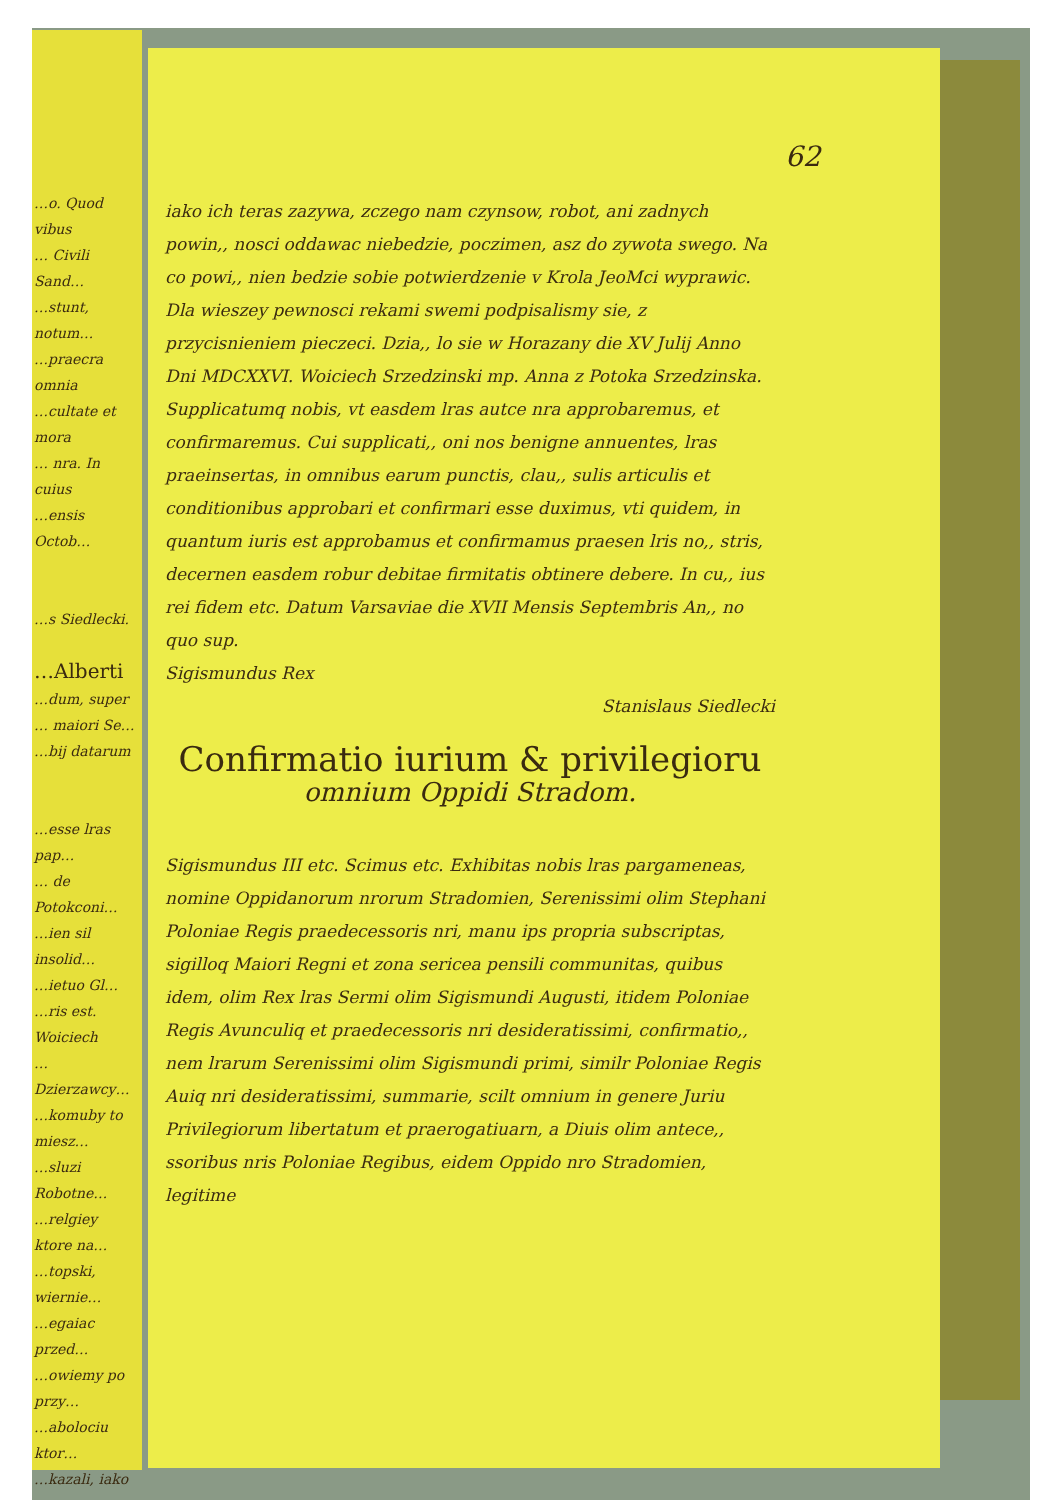62
…o. Quod vibus
… Civili Sand…
…stunt, notum…
…praecra omnia
…cultate et mora
… nra. In cuius
…ensis Octob…
…s Siedlecki.
…Alberti
…dum, super
… maiori Se…
…bij datarum
…esse lras pap…
… de Potokconi…
…ien sil insolid…
…ietuo Gl…
…ris est. Woiciech
…Dzierzawcy…
…komuby to miesz…
…sluzi Robotne…
…relgiey ktore na…
…topski, wiernie…
…egaiac przed…
…owiemy po przy…
…abolociu ktor…
…kazali, iako
iako ich teras zazywa, zczego nam czynsow, robot, ani zadnych powin,, nosci oddawac niebedzie, poczimen, asz do zywota swego. Na co powi,, nien bedzie sobie potwierdzenie v Krola JeoMci wyprawic. Dla wieszey pewnosci rekami swemi podpisalismy sie, z przycisnieniem pieczeci. Dzia,, lo sie w Horazany die XV Julij Anno Dni MDCXXVI. Woiciech Srzedzinski mp. Anna z Potoka Srzedzinska. Supplicatumq nobis, vt easdem lras autce nra approbaremus, et confirmaremus. Cui supplicati,, oni nos benigne annuentes, lras praeinsertas, in omnibus earum punctis, clau,, sulis articulis et conditionibus approbari et confirmari esse duximus, vti quidem, in quantum iuris est approbamus et confirmamus praesen lris no,, stris, decernen easdem robur debitae firmitatis obtinere debere. In cu,, ius rei fidem etc. Datum Varsaviae die XVII Mensis Septembris An,, no quo sup.
Sigismundus Rex
Stanislaus Siedlecki
Confirmatio iurium & privilegioru
omnium Oppidi Stradom.
Sigismundus III etc. Scimus etc. Exhibitas nobis lras pargameneas, nomine Oppidanorum nrorum Stradomien, Serenissimi olim Stephani Poloniae Regis praedecessoris nri, manu ips propria subscriptas, sigilloq Maiori Regni et zona sericea pensili communitas, quibus idem, olim Rex lras Sermi olim Sigismundi Augusti, itidem Poloniae Regis Avunculiq et praedecessoris nri desideratissimi, confirmatio,, nem lrarum Serenissimi olim Sigismundi primi, similr Poloniae Regis Auiq nri desideratissimi, summarie, scilt omnium in genere Juriu Privilegiorum libertatum et praerogatiuarn, a Diuis olim antece,, ssoribus nris Poloniae Regibus, eidem Oppido nro Stradomien, legitime